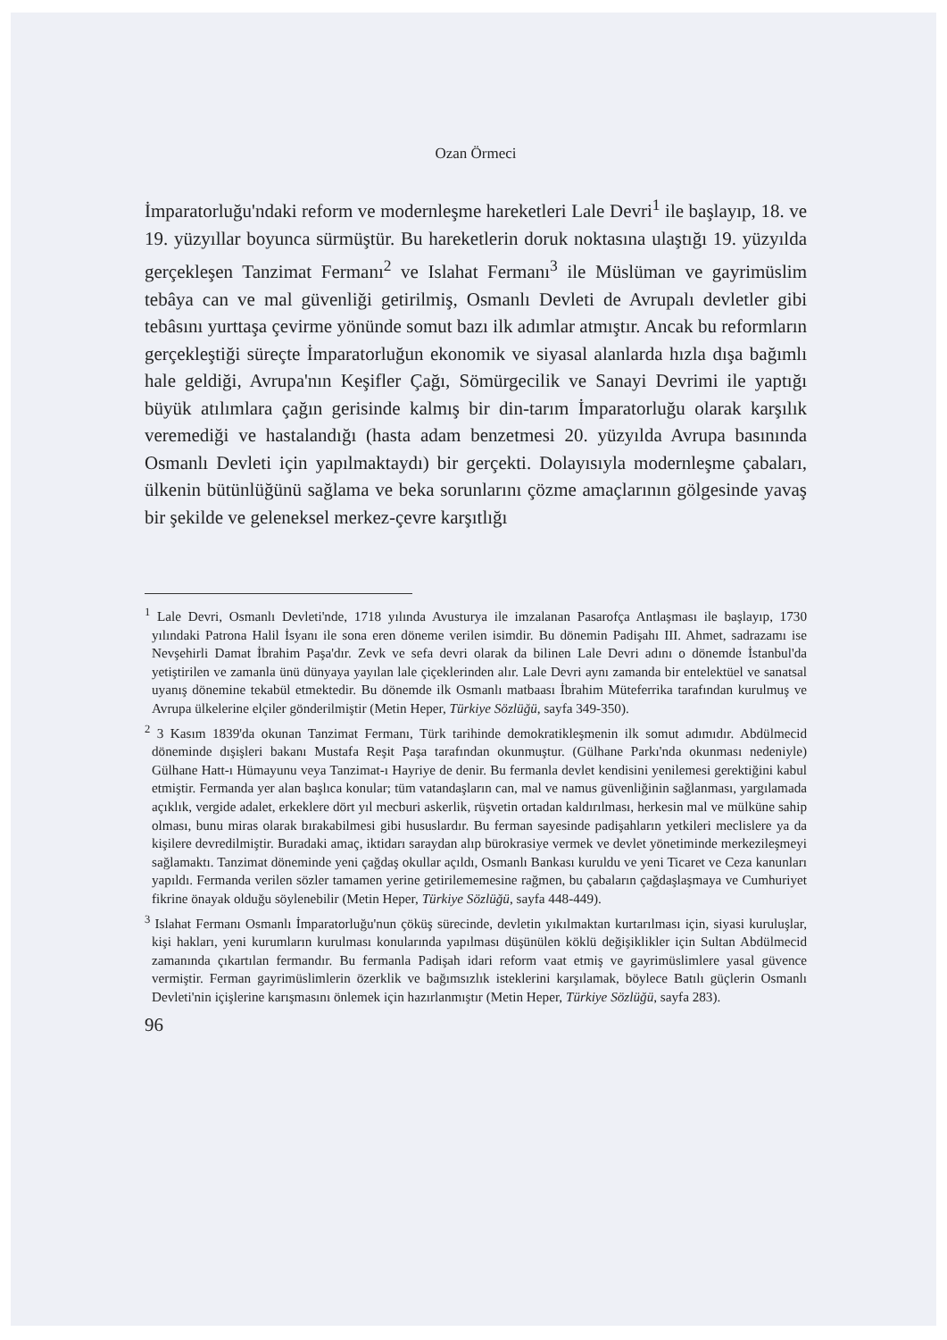Ozan Örmeci
İmparatorluğu'ndaki reform ve modernleşme hareketleri Lale Devri<sup>1</sup> ile başlayıp, 18. ve 19. yüzyıllar boyunca sürmüştür. Bu hareketlerin doruk noktasına ulaştığı 19. yüzyılda gerçekleşen Tanzimat Fermanı<sup>2</sup> ve Islahat Fermanı<sup>3</sup> ile Müslüman ve gayrimüslim tebâya can ve mal güvenliği getirilmiş, Osmanlı Devleti de Avrupalı devletler gibi tebâsını yurttaşa çevirme yönünde somut bazı ilk adımlar atmıştır. Ancak bu reformların gerçekleştiği süreçte İmparatorluğun ekonomik ve siyasal alanlarda hızla dışa bağımlı hale geldiği, Avrupa'nın Keşifler Çağı, Sömürgecilik ve Sanayi Devrimi ile yaptığı büyük atılımlara çağın gerisinde kalmış bir din-tarım İmparatorluğu olarak karşılık veremediği ve hastalandığı (hasta adam benzetmesi 20. yüzyılda Avrupa basınında Osmanlı Devleti için yapılmaktaydı) bir gerçekti. Dolayısıyla modernleşme çabaları, ülkenin bütünlüğünü sağlama ve beka sorunlarını çözme amaçlarının gölgesinde yavaş bir şekilde ve geleneksel merkez-çevre karşıtlığı
<sup>1</sup> Lale Devri, Osmanlı Devleti'nde, 1718 yılında Avusturya ile imzalanan Pasarofça Antlaşması ile başlayıp, 1730 yılındaki Patrona Halil İsyanı ile sona eren döneme verilen isimdir. Bu dönemin Padişahı III. Ahmet, sadrazamı ise Nevşehirli Damat İbrahim Paşa'dır. Zevk ve sefa devri olarak da bilinen Lale Devri adını o dönemde İstanbul'da yetiştirilen ve zamanla ünü dünyaya yayılan lale çiçeklerinden alır. Lale Devri aynı zamanda bir entelektüel ve sanatsal uyanış dönemine tekabül etmektedir. Bu dönemde ilk Osmanlı matbaası İbrahim Müteferrika tarafından kurulmuş ve Avrupa ülkelerine elçiler gönderilmiştir (Metin Heper, Türkiye Sözlüğü, sayfa 349-350).
<sup>2</sup> 3 Kasım 1839'da okunan Tanzimat Fermanı, Türk tarihinde demokratikleşmenin ilk somut adımıdır. Abdülmecid döneminde dışişleri bakanı Mustafa Reşit Paşa tarafından okunmuştur. (Gülhane Parkı'nda okunması nedeniyle) Gülhane Hatt-ı Hümayunu veya Tanzimat-ı Hayriye de denir. Bu fermanla devlet kendisini yenilemesi gerektiğini kabul etmiştir. Fermanda yer alan başlıca konular; tüm vatandaşların can, mal ve namus güvenliğinin sağlanması, yargılamada açıklık, vergide adalet, erkeklere dört yıl mecburi askerlik, rüşvetin ortadan kaldırılması, herkesin mal ve mülküne sahip olması, bunu miras olarak bırakabilmesi gibi hususlardır. Bu ferman sayesinde padişahların yetkileri meclislere ya da kişilere devredilmiştir. Buradaki amaç, iktidarı saraydan alıp bürokrasiye vermek ve devlet yönetiminde merkezileşmeyi sağlamaktı. Tanzimat döneminde yeni çağdaş okullar açıldı, Osmanlı Bankası kuruldu ve yeni Ticaret ve Ceza kanunları yapıldı. Fermanda verilen sözler tamamen yerine getirilememesine rağmen, bu çabaların çağdaşlaşmaya ve Cumhuriyet fikrine önayak olduğu söylenebilir (Metin Heper, Türkiye Sözlüğü, sayfa 448-449).
<sup>3</sup> Islahat Fermanı Osmanlı İmparatorluğu'nun çöküş sürecinde, devletin yıkılmaktan kurtarılması için, siyasi kuruluşlar, kişi hakları, yeni kurumların kurulması konularında yapılması düşünülen köklü değişiklikler için Sultan Abdülmecid zamanında çıkartılan fermandır. Bu fermanla Padişah idari reform vaat etmiş ve gayrimüslimlere yasal güvence vermiştir. Ferman gayrimüslimlerin özerklik ve bağımsızlık isteklerini karşılamak, böylece Batılı güçlerin Osmanlı Devleti'nin içişlerine karışmasını önlemek için hazırlanmıştır (Metin Heper, Türkiye Sözlüğü, sayfa 283).
96